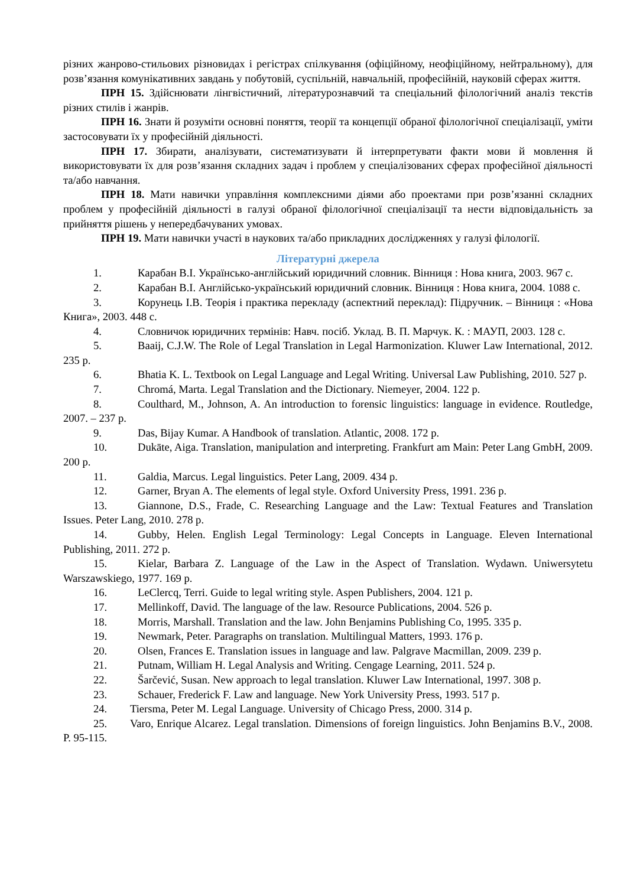різних жанрово-стильових різновидах і регістрах спілкування (офіційному, неофіційному, нейтральному), для розв’язання комунікативних завдань у побутовій, суспільній, навчальній, професійній, науковій сферах життя.
ПРН 15. Здійснювати лінгвістичний, літературознавчий та спеціальний філологічний аналіз текстів різних стилів і жанрів.
ПРН 16. Знати й розуміти основні поняття, теорії та концепції обраної філологічної спеціалізації, уміти застосовувати їх у професійній діяльності.
ПРН 17. Збирати, аналізувати, систематизувати й інтерпретувати факти мови й мовлення й використовувати їх для розв’язання складних задач і проблем у спеціалізованих сферах професійної діяльності та/або навчання.
ПРН 18. Мати навички управління комплексними діями або проектами при розв’язанні складних проблем у професійній діяльності в галузі обраної філологічної спеціалізації та нести відповідальність за прийняття рішень у непередбачуваних умовах.
ПРН 19. Мати навички участі в наукових та/або прикладних дослідженнях у галузі філології.
Літературні джерела
1. Карабан В.І. Українсько-англійський юридичний словник. Вінниця : Нова книга, 2003. 967 с.
2. Карабан В.І. Англійсько-український юридичний словник. Вінниця : Нова книга, 2004. 1088 с.
3. Корунець І.В. Теорія і практика перекладу (аспектний переклад): Підручник. – Вінниця : «Нова Книга», 2003. 448 с.
4. Словничок юридичних термінів: Навч. посіб. Уклад. В. П. Марчук. К. : МАУП, 2003. 128 с.
5. Baaij, C.J.W. The Role of Legal Translation in Legal Harmonization. Kluwer Law International, 2012. 235 p.
6. Bhatia K. L. Textbook on Legal Language and Legal Writing. Universal Law Publishing, 2010. 527 p.
7. Chromá, Marta. Legal Translation and the Dictionary. Niemeyer, 2004. 122 p.
8. Coulthard, M., Johnson, A. An introduction to forensic linguistics: language in evidence. Routledge, 2007. – 237 p.
9. Das, Bijay Kumar. A Handbook of translation. Atlantic, 2008. 172 p.
10. Dukāte, Aiga. Translation, manipulation and interpreting. Frankfurt am Main: Peter Lang GmbH, 2009. 200 p.
11. Galdia, Marcus. Legal linguistics. Peter Lang, 2009. 434 p.
12. Garner, Bryan A. The elements of legal style. Oxford University Press, 1991. 236 p.
13. Giannone, D.S., Frade, C. Researching Language and the Law: Textual Features and Translation Issues. Peter Lang, 2010. 278 p.
14. Gubby, Helen. English Legal Terminology: Legal Concepts in Language. Eleven International Publishing, 2011. 272 p.
15. Kielar, Barbara Z. Language of the Law in the Aspect of Translation. Wydawn. Uniwersytetu Warszawskiego, 1977. 169 p.
16. LeClercq, Terri. Guide to legal writing style. Aspen Publishers, 2004. 121 p.
17. Mellinkoff, David. The language of the law. Resource Publications, 2004. 526 p.
18. Morris, Marshall. Translation and the law. John Benjamins Publishing Co, 1995. 335 p.
19. Newmark, Peter. Paragraphs on translation. Multilingual Matters, 1993. 176 p.
20. Olsen, Frances E. Translation issues in language and law. Palgrave Macmillan, 2009. 239 p.
21. Putnam, William H. Legal Analysis and Writing. Cengage Learning, 2011. 524 p.
22. Šarčević, Susan. New approach to legal translation. Kluwer Law International, 1997. 308 p.
23. Schauer, Frederick F. Law and language. New York University Press, 1993. 517 p.
24. Tiersma, Peter M. Legal Language. University of Chicago Press, 2000. 314 p.
25. Varo, Enrique Alcarez. Legal translation. Dimensions of foreign linguistics. John Benjamins B.V., 2008. P. 95-115.